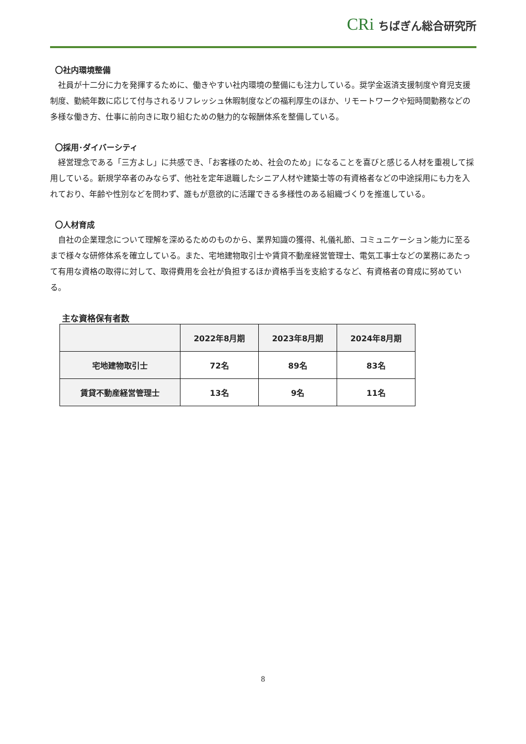CRi ちばぎん総合研究所
〇社内環境整備
社員が十二分に力を発揮するために、働きやすい社内環境の整備にも注力している。奨学金返済支援制度や育児支援制度、勤続年数に応じて付与されるリフレッシュ休暇制度などの福利厚生のほか、リモートワークや短時間勤務などの多様な働き方、仕事に前向きに取り組むための魅力的な報酬体系を整備している。
〇採用･ダイバーシティ
経営理念である「三方よし」に共感でき、「お客様のため、社会のため」になることを喜びと感じる人材を重視して採用している。新規学卒者のみならず、他社を定年退職したシニア人材や建築士等の有資格者などの中途採用にも力を入れており、年齢や性別などを問わず、誰もが意欲的に活躍できる多様性のある組織づくりを推進している。
〇人材育成
自社の企業理念について理解を深めるためのものから、業界知識の獲得、礼儀礼節、コミュニケーション能力に至るまで様々な研修体系を確立している。また、宅地建物取引士や賃貸不動産経営管理士、電気工事士などの業務にあたって有用な資格の取得に対して、取得費用を会社が負担するほか資格手当を支給するなど、有資格者の育成に努めている。
主な資格保有者数
| | 2022年8月期 | 2023年8月期 | 2024年8月期 |
| --- | --- | --- | --- |
| 宅地建物取引士 | 72名 | 89名 | 83名 |
| 賃貸不動産経営管理士 | 13名 | 9名 | 11名 |
8